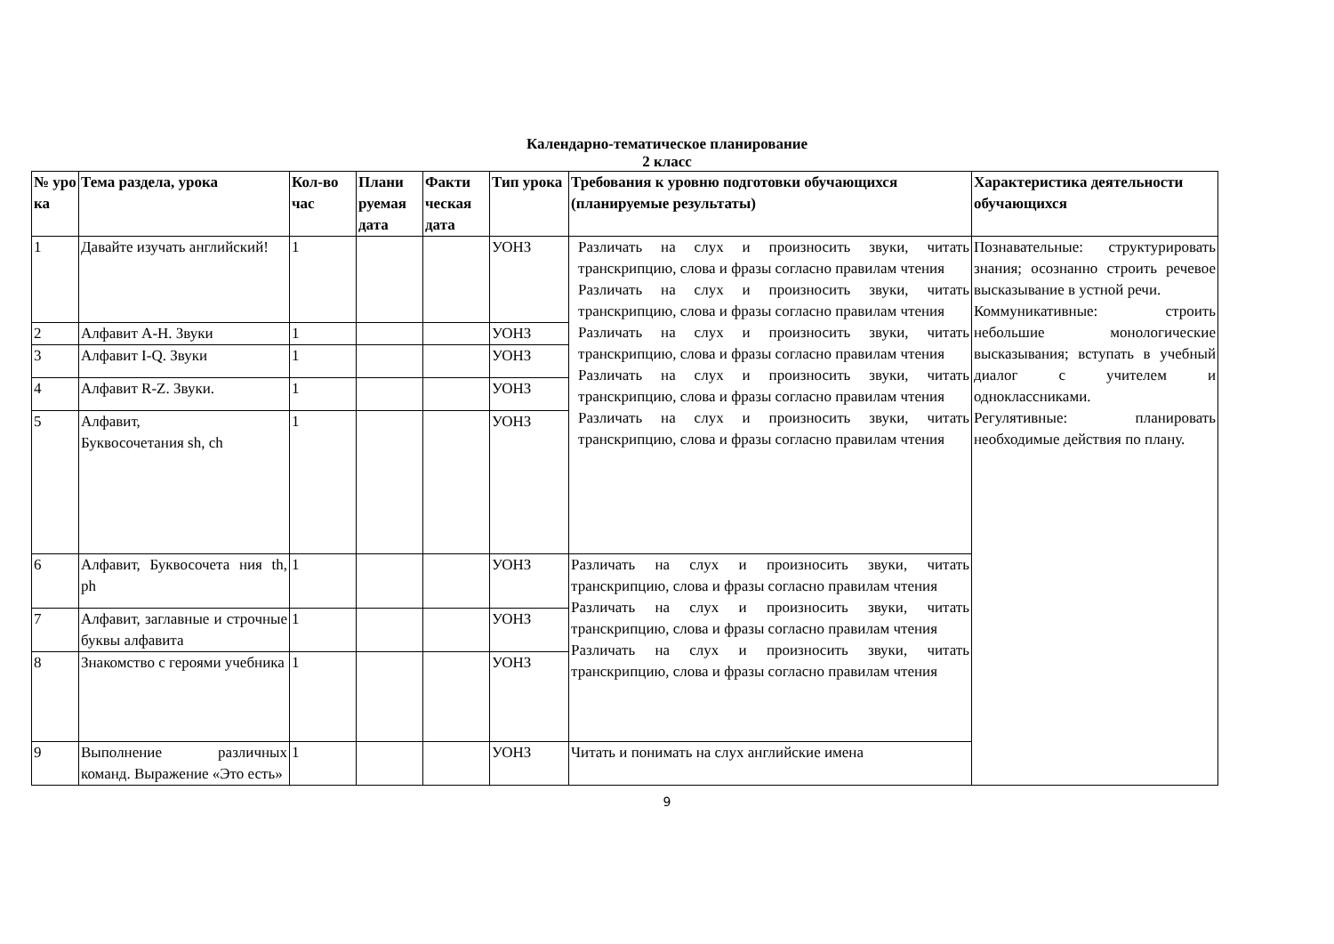Календарно-тематическое планирование
2 класс
| № уро ка | Тема раздела, урока | Кол-во час | Плани руемая дата | Факти ческая дата | Тип урока | Требования к уровню подготовки обучающихся (планируемые результаты) | Характеристика деятельности обучающихся |
| --- | --- | --- | --- | --- | --- | --- | --- |
| 1 | Давайте изучать английский! | 1 | | | УОНЗ | Различать на слух и произносить звуки, читать транскрипцию, слова и фразы согласно правилам чтения Различать на слух и произносить звуки, читать транскрипцию, слова и фразы согласно правилам чтения Различать на слух и произносить звуки, читать транскрипцию, слова и фразы согласно правилам чтения Различать на слух и произносить звуки, читать транскрипцию, слова и фразы согласно правилам чтения Различать на слух и произносить звуки, читать транскрипцию, слова и фразы согласно правилам чтения | Познавательные: структурировать знания; осознанно строить речевое высказывание в устной речи. Коммуникативные: строить небольшие монологические высказывания; вступать в учебный диалог с учителем и одноклассниками. Регулятивные: планировать необходимые действия по плану. |
| 2 | Алфавит A-H. Звуки | 1 | | | УОНЗ | | |
| 3 | Алфавит I-Q. Звуки | 1 | | | УОНЗ | | |
| 4 | Алфавит R-Z. Звуки. | 1 | | | УОНЗ | | |
| 5 | Алфавит, Буквосочетания sh, ch | 1 | | | УОНЗ | | |
| 6 | Алфавит, Буквосочета ния th, ph | 1 | | | УОНЗ | Различать на слух и произносить звуки, читать транскрипцию, слова и фразы согласно правилам чтения Различать на слух и произносить звуки, читать транскрипцию, слова и фразы согласно правилам чтения Различать на слух и произносить звуки, читать транскрипцию, слова и фразы согласно правилам чтения | |
| 7 | Алфавит, заглавные и строчные буквы алфавита | 1 | | | УОНЗ | | |
| 8 | Знакомство с героями учебника | 1 | | | УОНЗ | | |
| 9 | Выполнение различных команд. Выражение «Это есть» | 1 | | | УОНЗ | Читать и понимать на слух английские имена | |
9